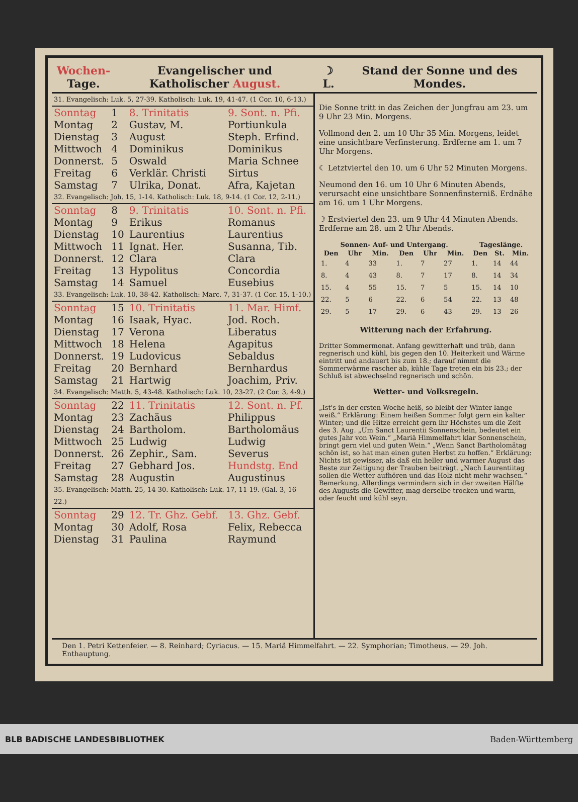Wochen- Tage.
Evangelischer und Katholischer August.
☽ L.
Stand der Sonne und des Mondes.
| 31. Evangelisch: Luk. 5, 27-39. Katholisch: Luk. 19, 41-47. (1 Cor. 10, 6-13.) | | | |
| Sonntag | 1 | 8. Trinitatis | 9. Sont. n. Pfi. |
| Montag | 2 | Gustav, M. | Portiunkula |
| Dienstag | 3 | August | Steph. Erfind. |
| Mittwoch | 4 | Dominikus | Dominikus |
| Donnerst. | 5 | Oswald | Maria Schnee |
| Freitag | 6 | Verklär. Christi | Sirtus |
| Samstag | 7 | Ulrika, Donat. | Afra, Kajetan |
| 32. Evangelisch: Joh. 15, 1-14. Katholisch: Luk. 18, 9-14. (1 Cor. 12, 2-11.) | | | |
| Sonntag | 8 | 9. Trinitatis | 10. Sont. n. Pfi. |
| Montag | 9 | Erikus | Romanus |
| Dienstag | 10 | Laurentius | Laurentius |
| Mittwoch | 11 | Ignat. Her. | Susanna, Tib. |
| Donnerst. | 12 | Clara | Clara |
| Freitag | 13 | Hypolitus | Concordia |
| Samstag | 14 | Samuel | Eusebius |
| 33. Evangelisch: Luk. 10, 38-42. Katholisch: Marc. 7, 31-37. (1 Cor. 15, 1-10.) | | | |
| Sonntag | 15 | 10. Trinitatis | 11. Mar. Himf. |
| Montag | 16 | Isaak, Hyac. | Jod. Roch. |
| Dienstag | 17 | Verona | Liberatus |
| Mittwoch | 18 | Helena | Agapitus |
| Donnerst. | 19 | Ludovicus | Sebaldus |
| Freitag | 20 | Bernhard | Bernhardus |
| Samstag | 21 | Hartwig | Joachim, Priv. |
| 34. Evangelisch: Matth. 5, 43-48. Katholisch: Luk. 10, 23-27. (2 Cor. 3, 4-9.) | | | |
| Sonntag | 22 | 11. Trinitatis | 12. Sont. n. Pf. |
| Montag | 23 | Zachäus | Philippus |
| Dienstag | 24 | Bartholom. | Bartholomäus |
| Mittwoch | 25 | Ludwig | Ludwig |
| Donnerst. | 26 | Zephir., Sam. | Severus |
| Freitag | 27 | Gebhard Jos. | Hundstg. End |
| Samstag | 28 | Augustin | Augustinus |
| 35. Evangelisch: Matth. 25, 14-30. Katholisch: Luk. 17, 11-19. (Gal. 3, 16-22.) | | | |
| Sonntag | 29 | 12. Tr. Ghz. Gebf. | 13. Ghz. Gebf. |
| Montag | 30 | Adolf, Rosa | Felix, Rebecca |
| Dienstag | 31 | Paulina | Raymund |
Die Sonne tritt in das Zeichen der Jungfrau am 23. um 9 Uhr 23 Min. Morgens.
Vollmond den 2. um 10 Uhr 35 Min. Morgens, leidet eine unsichtbare Verfinsterung. Erdferne am 1. um 7 Uhr Morgens.
☾ Letztviertel den 10. um 6 Uhr 52 Minuten Morgens.
Neumond den 16. um 10 Uhr 6 Minuten Abends, verursacht eine unsichtbare Sonnenfinsterniß. Erdnähe am 16. um 1 Uhr Morgens.
☽ Erstviertel den 23. um 9 Uhr 44 Minuten Abends. Erdferne am 28. um 2 Uhr Abends.
| Sonnen- Auf- und Untergang. | | | | | | Tageslänge. | | |
| --- | --- | --- | --- | --- | --- | --- | --- | --- |
| Den | Uhr | Min. | Den | Uhr | Min. | Den | St. | Min. |
| 1. | 4 | 33 | 1. | 7 | 27 | 1. | 14 | 44 |
| 8. | 4 | 43 | 8. | 7 | 17 | 8. | 14 | 34 |
| 15. | 4 | 55 | 15. | 7 | 5 | 15. | 14 | 10 |
| 22. | 5 | 6 | 22. | 6 | 54 | 22. | 13 | 48 |
| 29. | 5 | 17 | 29. | 6 | 43 | 29. | 13 | 26 |
Witterung nach der Erfahrung.
Dritter Sommermonat. Anfang gewitterhaft und trüb, dann regnerisch und kühl, bis gegen den 10. Heiterkeit und Wärme eintritt und andauert bis zum 18.; darauf nimmt die Sommerwärme rascher ab, kühle Tage treten ein bis 23.; der Schluß ist abwechselnd regnerisch und schön.
Wetter- und Volksregeln.
„Ist's in der ersten Woche heiß, so bleibt der Winter lange weiß.“ Erklärung: Einem heißen Sommer folgt gern ein kalter Winter; und die Hitze erreicht gern ihr Höchstes um die Zeit des 3. Aug. „Um Sanct Laurentii Sonnenschein, bedeutet ein gutes Jahr von Wein.“ „Mariä Himmelfahrt klar Sonnenschein, bringt gern viel und guten Wein.“ „Wenn Sanct Bartholomätag schön ist, so hat man einen guten Herbst zu hoffen.“ Erklärung: Nichts ist gewisser, als daß ein heller und warmer August das Beste zur Zeitigung der Trauben beiträgt. „Nach Laurentiitag sollen die Wetter aufhören und das Holz nicht mehr wachsen.“ Bemerkung. Allerdings vermindern sich in der zweiten Hälfte des Augusts die Gewitter, mag derselbe trocken und warm, oder feucht und kühl seyn.
Den 1. Petri Kettenfeier. — 8. Reinhard; Cyriacus. — 15. Mariä Himmelfahrt. — 22. Symphorian; Timotheus. — 29. Joh. Enthauptung.
BLB BADISCHE LANDESBIBLIOTHEK Baden-Württemberg